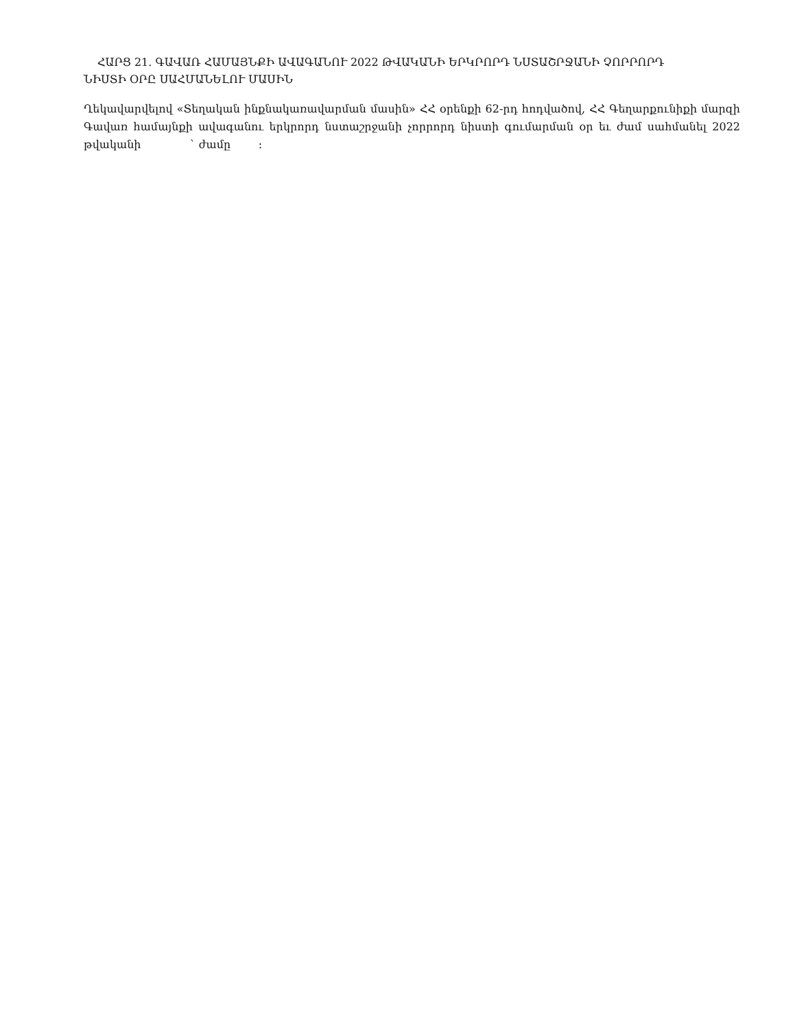ՀԱՐՑ 21. ԳԱՎԱՌ ՀԱՄԱՅՆՔԻ ԱՎԱԳԱՆՈՒ 2022 ԹՎԱԿԱՆԻ ԵՐԿՐՈՐԴ ՆՍՏԱՇՐՋԱՆԻ ՉՈՐՐՈՐԴ
ՆԻՍՏԻ ՕՐԸ ՍԱՀՄԱՆԵԼՈՒ ՄԱՍԻՆ
Ղեկավարվելով «Տեղական ինքնակառավարման մասին» ՀՀ օրենքի 62-րդ հոդվածով, ՀՀ Գեղարքունիքի մարզի Գավառ համայնքի ավագանու երկրորդ նստաշրջանի չորրորդ նիստի գումարման օր եւ ժամ սահմանել 2022 թվականի ` ժամը :